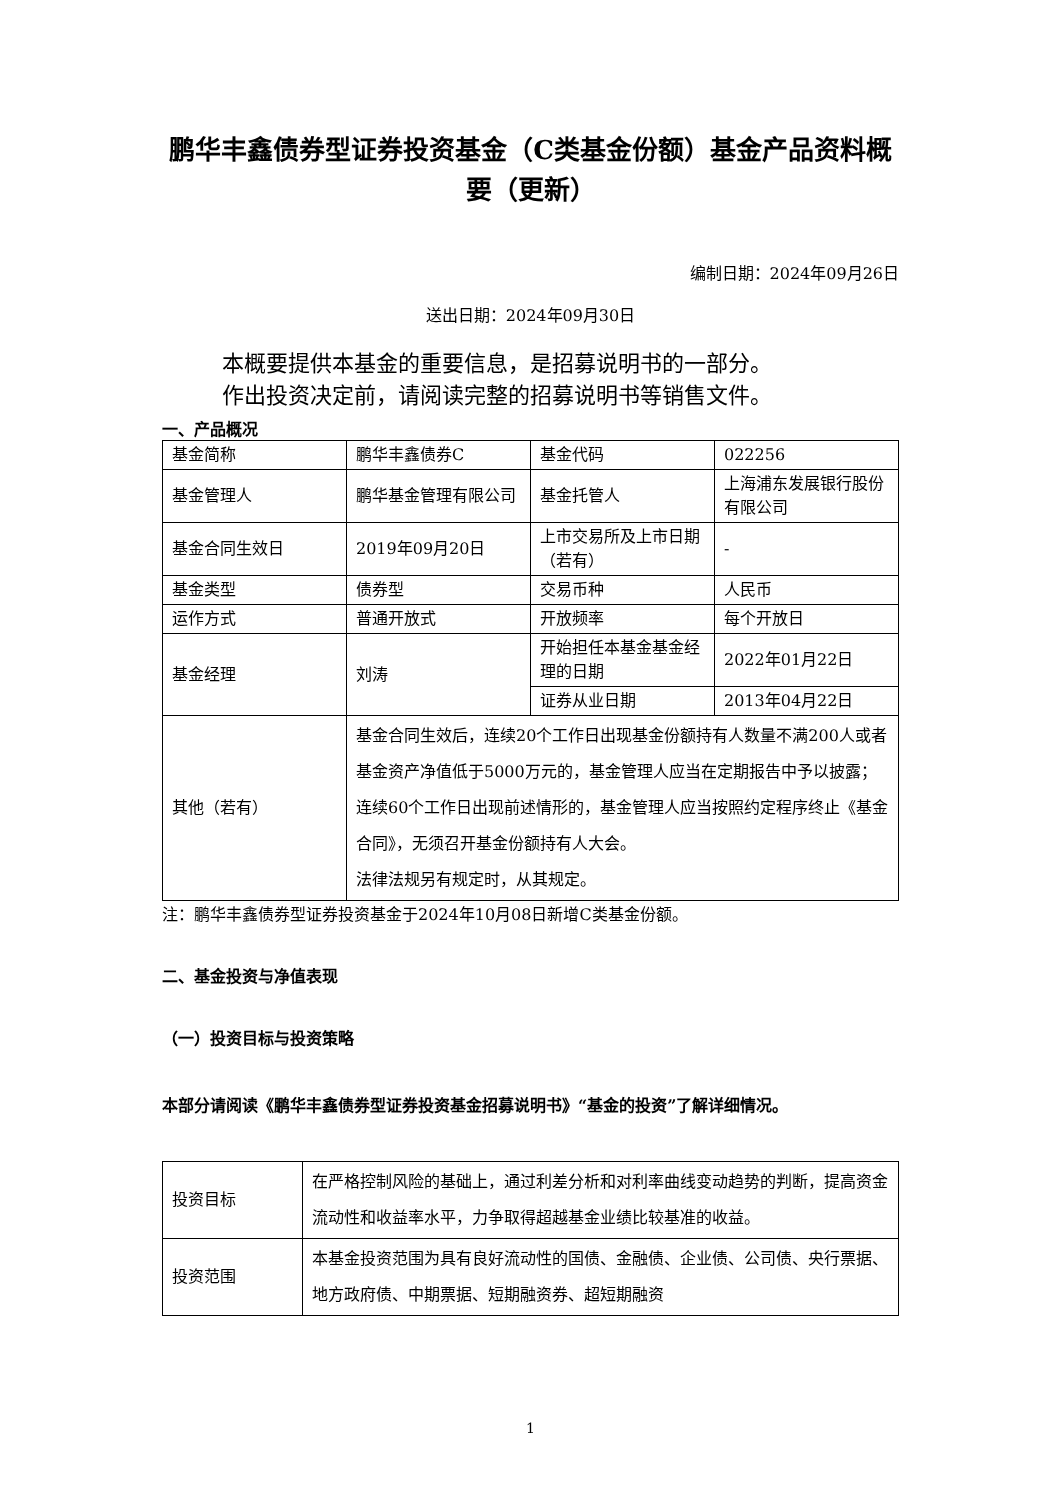鹏华丰鑫债券型证券投资基金（C类基金份额）基金产品资料概要（更新）
编制日期：2024年09月26日
送出日期：2024年09月30日
本概要提供本基金的重要信息，是招募说明书的一部分。
作出投资决定前，请阅读完整的招募说明书等销售文件。
一、产品概况
| 基金简称 | 鹏华丰鑫债券C | 基金代码 | 022256 |
| 基金管理人 | 鹏华基金管理有限公司 | 基金托管人 | 上海浦东发展银行股份有限公司 |
| 基金合同生效日 | 2019年09月20日 | 上市交易所及上市日期（若有） | - |
| 基金类型 | 债券型 | 交易币种 | 人民币 |
| 运作方式 | 普通开放式 | 开放频率 | 每个开放日 |
| 基金经理 | 刘涛 | 开始担任本基金基金经理的日期 | 2022年01月22日 |
| | | 证券从业日期 | 2013年04月22日 |
| 其他（若有） | 基金合同生效后，连续20个工作日出现基金份额持有人数量不满200人或者基金资产净值低于5000万元的，基金管理人应当在定期报告中予以披露；连续60个工作日出现前述情形的，基金管理人应当按照约定程序终止《基金合同》，无须召开基金份额持有人大会。 法律法规另有规定时，从其规定。 | | |
注：鹏华丰鑫债券型证券投资基金于2024年10月08日新增C类基金份额。
二、基金投资与净值表现
（一）投资目标与投资策略
本部分请阅读《鹏华丰鑫债券型证券投资基金招募说明书》“基金的投资”了解详细情况。
| 投资目标 | 在严格控制风险的基础上，通过利差分析和对利率曲线变动趋势的判断，提高资金流动性和收益率水平，力争取得超越基金业绩比较基准的收益。 |
| 投资范围 | 本基金投资范围为具有良好流动性的国债、金融债、企业债、公司债、央行票据、地方政府债、中期票据、短期融资券、超短期融资 |
1